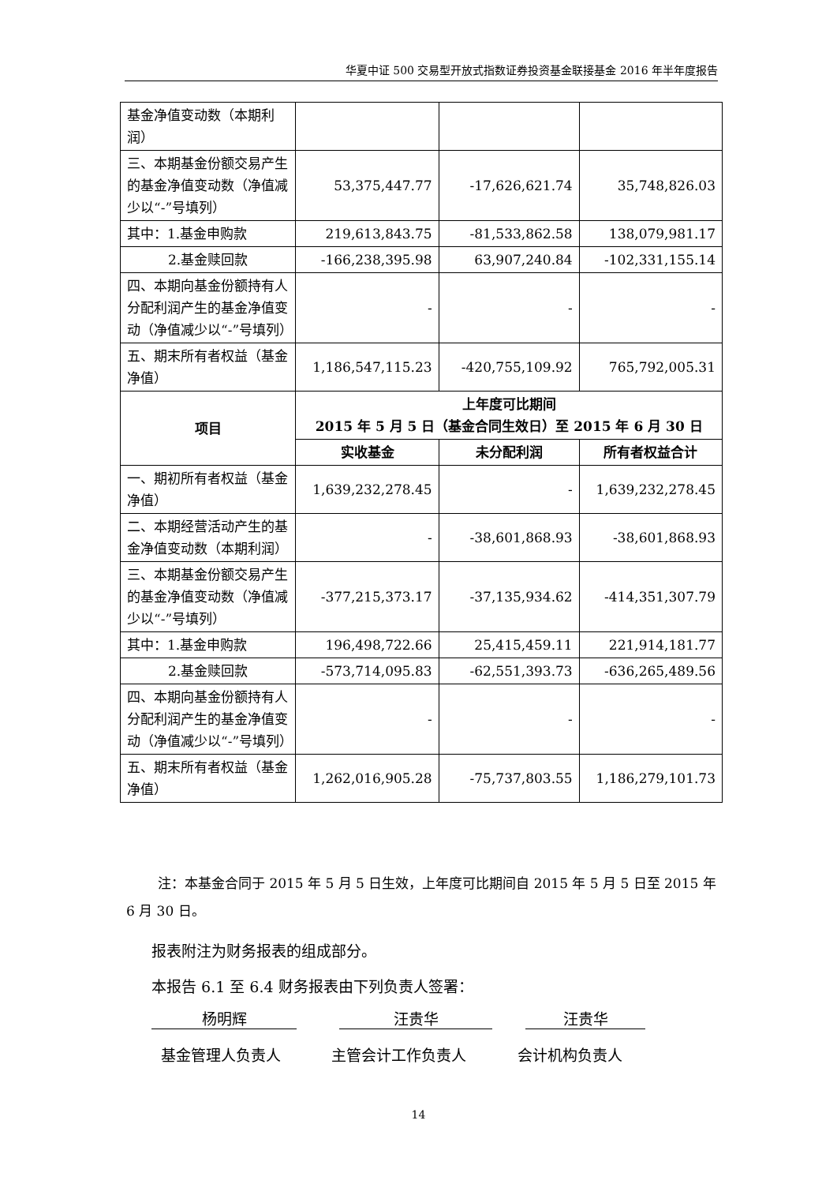华夏中证 500 交易型开放式指数证券投资基金联接基金 2016 年半年度报告
| 基金净值变动数（本期利润） | | | |
| 三、本期基金份额交易产生的基金净值变动数（净值减少以“-”号填列） | 53,375,447.77 | -17,626,621.74 | 35,748,826.03 |
| 其中：1.基金申购款 | 219,613,843.75 | -81,533,862.58 | 138,079,981.17 |
| 2.基金赎回款 | -166,238,395.98 | 63,907,240.84 | -102,331,155.14 |
| 四、本期向基金份额持有人分配利润产生的基金净值变动（净值减少以“-”号填列） | - | - | - |
| 五、期末所有者权益（基金净值） | 1,186,547,115.23 | -420,755,109.92 | 765,792,005.31 |
| 项目 | 上年度可比期间 2015 年 5 月 5 日（基金合同生效日）至 2015 年 6 月 30 日 | | |
| | 实收基金 | 未分配利润 | 所有者权益合计 |
| 一、期初所有者权益（基金净值） | 1,639,232,278.45 | - | 1,639,232,278.45 |
| 二、本期经营活动产生的基金净值变动数（本期利润） | - | -38,601,868.93 | -38,601,868.93 |
| 三、本期基金份额交易产生的基金净值变动数（净值减少以“-”号填列） | -377,215,373.17 | -37,135,934.62 | -414,351,307.79 |
| 其中：1.基金申购款 | 196,498,722.66 | 25,415,459.11 | 221,914,181.77 |
| 2.基金赎回款 | -573,714,095.83 | -62,551,393.73 | -636,265,489.56 |
| 四、本期向基金份额持有人分配利润产生的基金净值变动（净值减少以“-”号填列） | - | - | - |
| 五、期末所有者权益（基金净值） | 1,262,016,905.28 | -75,737,803.55 | 1,186,279,101.73 |
注：本基金合同于 2015 年 5 月 5 日生效，上年度可比期间自 2015 年 5 月 5 日至 2015 年 6 月 30 日。
报表附注为财务报表的组成部分。
本报告 6.1 至 6.4 财务报表由下列负责人签署：
杨明辉 汪贵华 汪贵华
基金管理人负责人 主管会计工作负责人 会计机构负责人
14